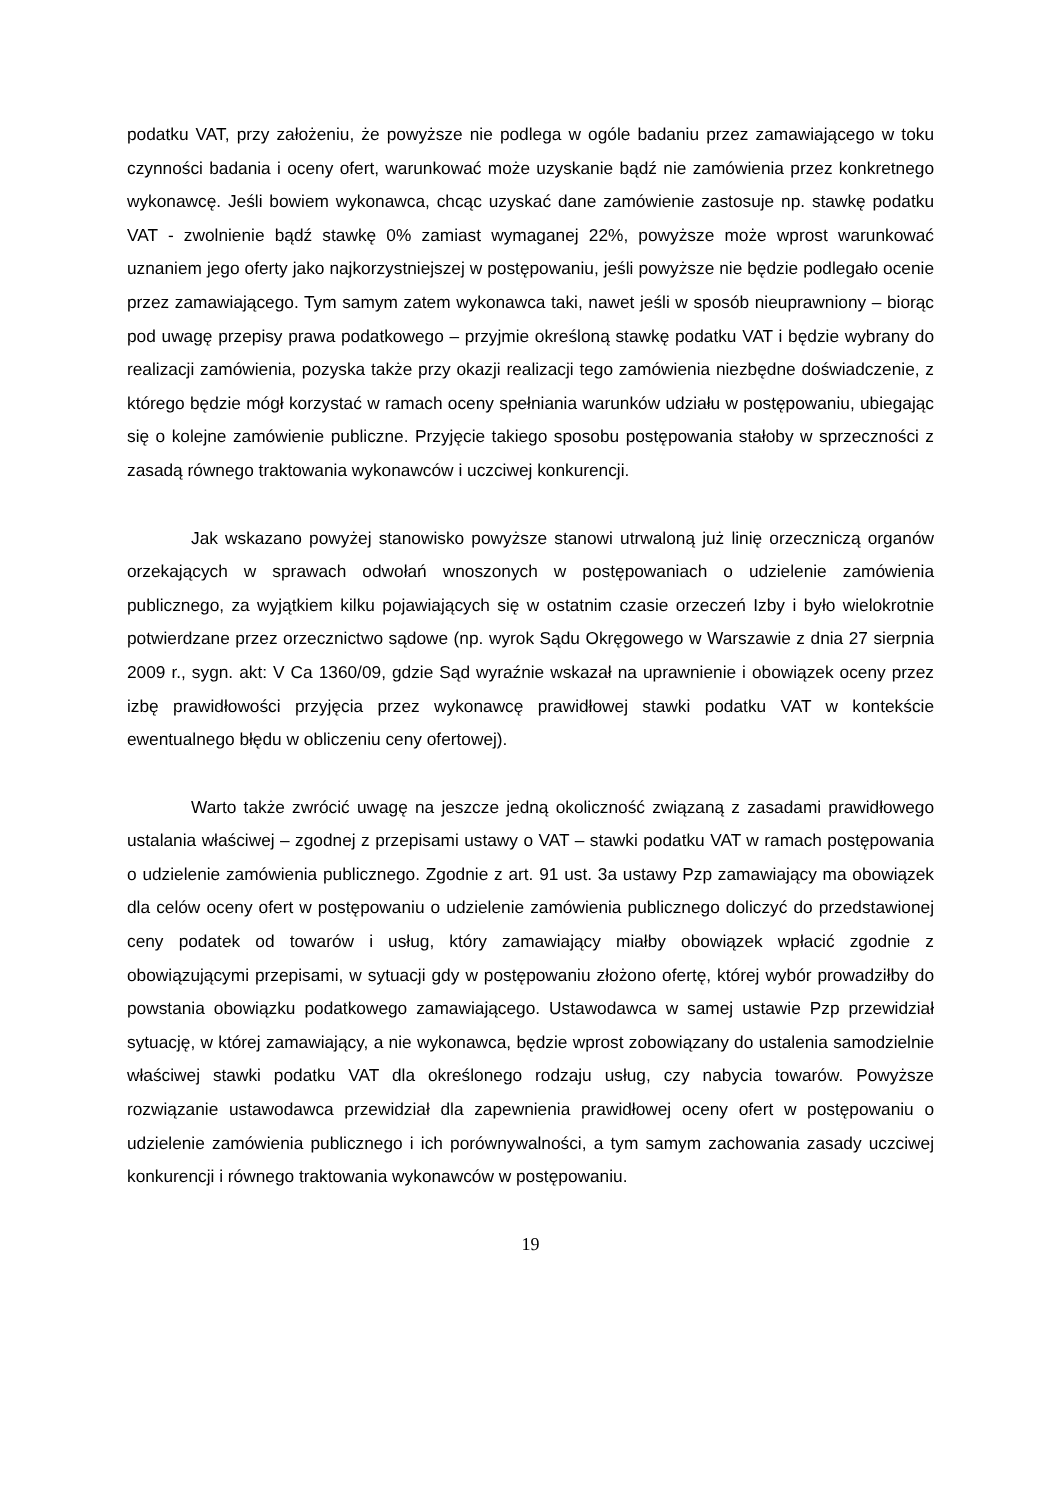podatku VAT, przy założeniu, że powyższe nie podlega w ogóle badaniu przez zamawiającego w toku czynności badania i oceny ofert, warunkować może uzyskanie bądź nie zamówienia przez konkretnego wykonawcę. Jeśli bowiem wykonawca, chcąc uzyskać dane zamówienie zastosuje np. stawkę podatku VAT - zwolnienie bądź stawkę 0% zamiast wymaganej 22%, powyższe może wprost warunkować uznaniem jego oferty jako najkorzystniejszej w postępowaniu, jeśli powyższe nie będzie podlegało ocenie przez zamawiającego. Tym samym zatem wykonawca taki, nawet jeśli w sposób nieuprawniony – biorąc pod uwagę przepisy prawa podatkowego – przyjmie określoną stawkę podatku VAT i będzie wybrany do realizacji zamówienia, pozyska także przy okazji realizacji tego zamówienia niezbędne doświadczenie, z którego będzie mógł korzystać w ramach oceny spełniania warunków udziału w postępowaniu, ubiegając się o kolejne zamówienie publiczne. Przyjęcie takiego sposobu postępowania stałoby w sprzeczności z zasadą równego traktowania wykonawców i uczciwej konkurencji.
Jak wskazano powyżej stanowisko powyższe stanowi utrwaloną już linię orzeczniczą organów orzekających w sprawach odwołań wnoszonych w postępowaniach o udzielenie zamówienia publicznego, za wyjątkiem kilku pojawiających się w ostatnim czasie orzeczeń Izby i było wielokrotnie potwierdzane przez orzecznictwo sądowe (np. wyrok Sądu Okręgowego w Warszawie z dnia 27 sierpnia 2009 r., sygn. akt: V Ca 1360/09, gdzie Sąd wyraźnie wskazał na uprawnienie i obowiązek oceny przez izbę prawidłowości przyjęcia przez wykonawcę prawidłowej stawki podatku VAT w kontekście ewentualnego błędu w obliczeniu ceny ofertowej).
Warto także zwrócić uwagę na jeszcze jedną okoliczność związaną z zasadami prawidłowego ustalania właściwej – zgodnej z przepisami ustawy o VAT – stawki podatku VAT w ramach postępowania o udzielenie zamówienia publicznego. Zgodnie z art. 91 ust. 3a ustawy Pzp zamawiający ma obowiązek dla celów oceny ofert w postępowaniu o udzielenie zamówienia publicznego doliczyć do przedstawionej ceny podatek od towarów i usług, który zamawiający miałby obowiązek wpłacić zgodnie z obowiązującymi przepisami, w sytuacji gdy w postępowaniu złożono ofertę, której wybór prowadziłby do powstania obowiązku podatkowego zamawiającego. Ustawodawca w samej ustawie Pzp przewidział sytuację, w której zamawiający, a nie wykonawca, będzie wprost zobowiązany do ustalenia samodzielnie właściwej stawki podatku VAT dla określonego rodzaju usług, czy nabycia towarów. Powyższe rozwiązanie ustawodawca przewidział dla zapewnienia prawidłowej oceny ofert w postępowaniu o udzielenie zamówienia publicznego i ich porównywalności, a tym samym zachowania zasady uczciwej konkurencji i równego traktowania wykonawców w postępowaniu.
19